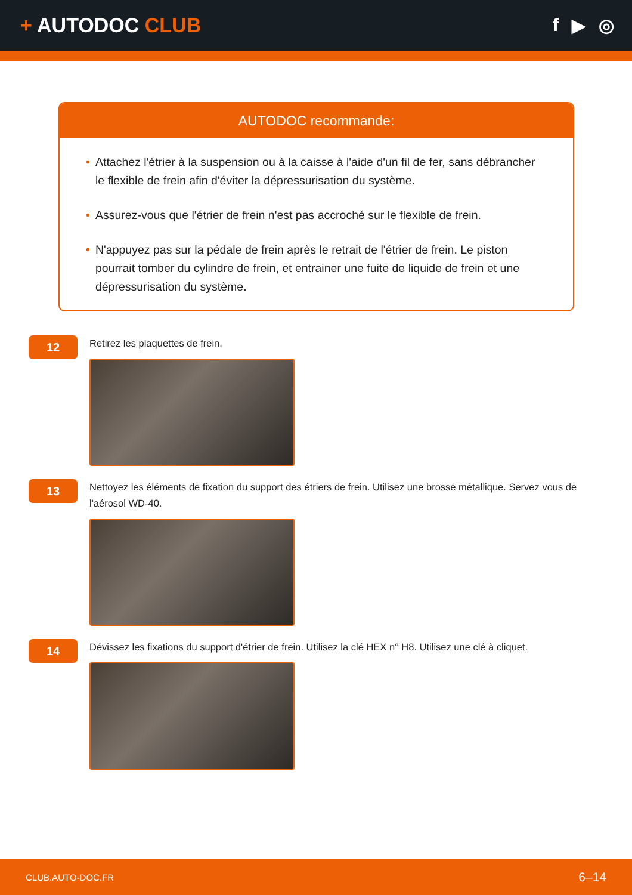+ AUTODOC CLUB f ▶ ◎
AUTODOC recommande:
• Attachez l'étrier à la suspension ou à la caisse à l'aide d'un fil de fer, sans débrancher le flexible de frein afin d'éviter la dépressurisation du système.
• Assurez-vous que l'étrier de frein n'est pas accroché sur le flexible de frein.
• N'appuyez pas sur la pédale de frein après le retrait de l'étrier de frein. Le piston pourrait tomber du cylindre de frein, et entrainer une fuite de liquide de frein et une dépressurisation du système.
12
Retirez les plaquettes de frein.
13
Nettoyez les éléments de fixation du support des étriers de frein. Utilisez une brosse métallique. Servez vous de l'aérosol WD-40.
14
Dévissez les fixations du support d'étrier de frein. Utilisez la clé HEX n° H8. Utilisez une clé à cliquet.
CLUB.AUTO-DOC.FR 6–14